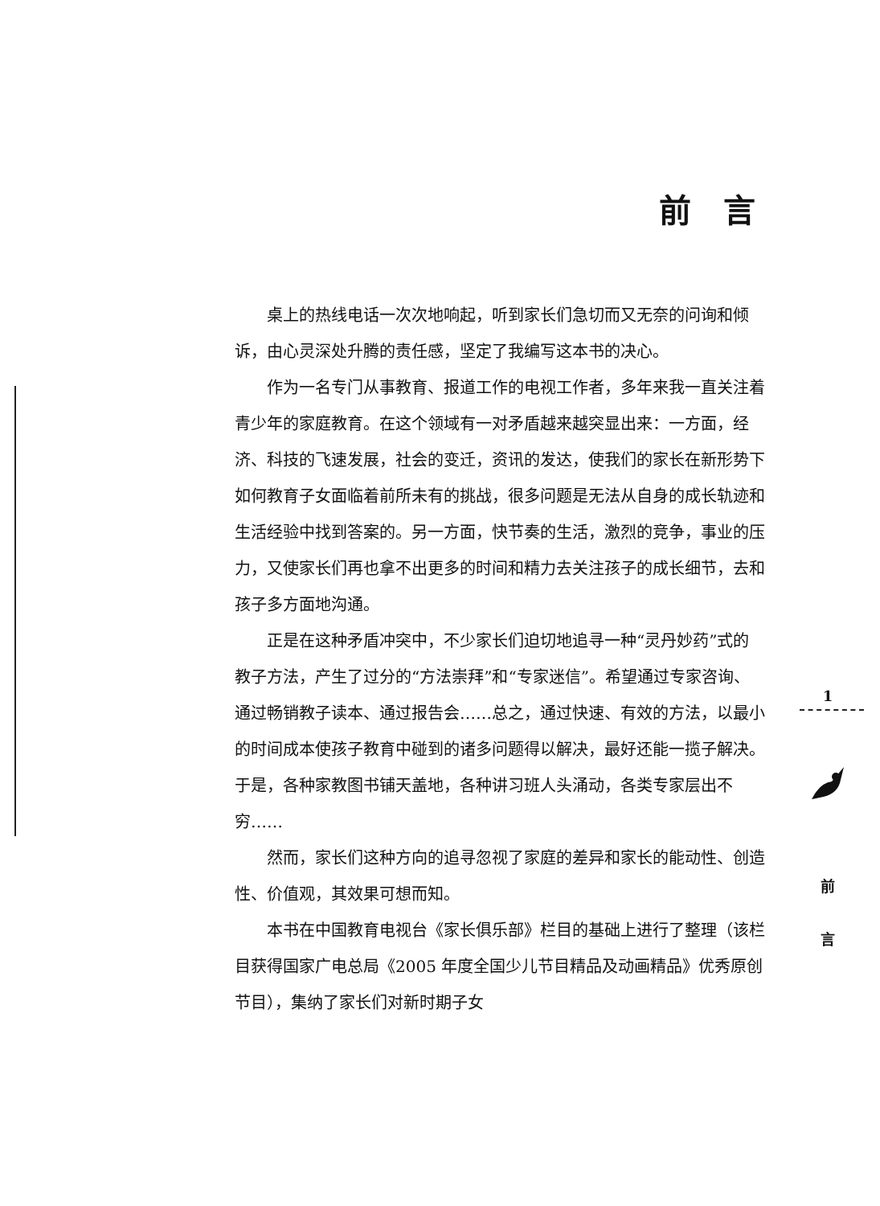前言
桌上的热线电话一次次地响起，听到家长们急切而又无奈的问询和倾诉，由心灵深处升腾的责任感，坚定了我编写这本书的决心。
作为一名专门从事教育、报道工作的电视工作者，多年来我一直关注着青少年的家庭教育。在这个领域有一对矛盾越来越突显出来：一方面，经济、科技的飞速发展，社会的变迁，资讯的发达，使我们的家长在新形势下如何教育子女面临着前所未有的挑战，很多问题是无法从自身的成长轨迹和生活经验中找到答案的。另一方面，快节奏的生活，激烈的竞争，事业的压力，又使家长们再也拿不出更多的时间和精力去关注孩子的成长细节，去和孩子多方面地沟通。
正是在这种矛盾冲突中，不少家长们迫切地追寻一种“灵丹妙药”式的教子方法，产生了过分的“方法崇拜”和“专家迷信”。希望通过专家咨询、通过畅销教子读本、通过报告会……总之，通过快速、有效的方法，以最小的时间成本使孩子教育中碰到的诸多问题得以解决，最好还能一揽子解决。于是，各种家教图书铺天盖地，各种讲习班人头涌动，各类专家层出不穷……
然而，家长们这种方向的追寻忽视了家庭的差异和家长的能动性、创造性、价值观，其效果可想而知。
本书在中国教育电视台《家长俱乐部》栏目的基础上进行了整理（该栏目获得国家广电总局《2005 年度全国少儿节目精品及动画精品》优秀原创节目），集纳了家长们对新时期子女
1
前
言